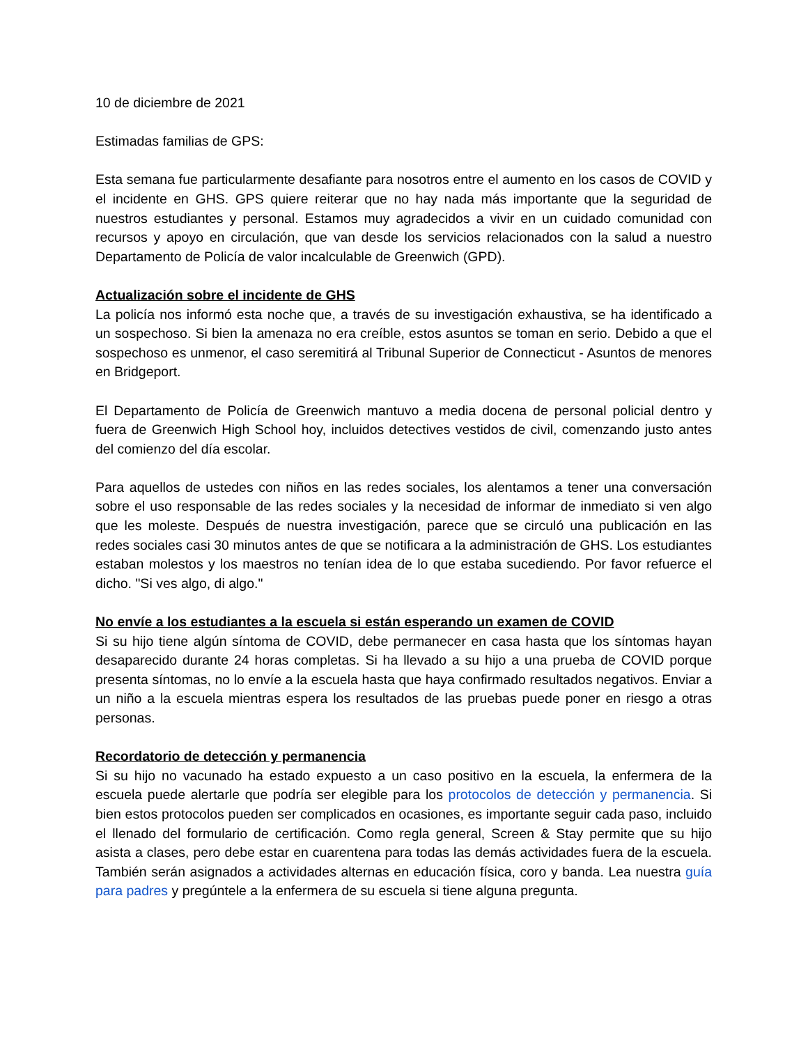10 de diciembre de 2021
Estimadas familias de GPS:
Esta semana fue particularmente desafiante para nosotros entre el aumento en los casos de COVID y el incidente en GHS. GPS quiere reiterar que no hay nada más importante que la seguridad de nuestros estudiantes y personal. Estamos muy agradecidos a vivir en un cuidado comunidad con recursos y apoyo en circulación, que van desde los servicios relacionados con la salud a nuestro Departamento de Policía de valor incalculable de Greenwich (GPD).
Actualización sobre el incidente de GHS
La policía nos informó esta noche que, a través de su investigación exhaustiva, se ha identificado a un sospechoso. Si bien la amenaza no era creíble, estos asuntos se toman en serio. Debido a que el sospechoso es unmenor, el caso seremitirá al Tribunal Superior de Connecticut - Asuntos de menores en Bridgeport.
El Departamento de Policía de Greenwich mantuvo a media docena de personal policial dentro y fuera de Greenwich High School hoy, incluidos detectives vestidos de civil, comenzando justo antes del comienzo del día escolar.
Para aquellos de ustedes con niños en las redes sociales, los alentamos a tener una conversación sobre el uso responsable de las redes sociales y la necesidad de informar de inmediato si ven algo que les moleste. Después de nuestra investigación, parece que se circuló una publicación en las redes sociales casi 30 minutos antes de que se notificara a la administración de GHS. Los estudiantes estaban molestos y los maestros no tenían idea de lo que estaba sucediendo. Por favor refuerce el dicho. "Si ves algo, di algo."
No envíe a los estudiantes a la escuela si están esperando un examen de COVID
Si su hijo tiene algún síntoma de COVID, debe permanecer en casa hasta que los síntomas hayan desaparecido durante 24 horas completas. Si ha llevado a su hijo a una prueba de COVID porque presenta síntomas, no lo envíe a la escuela hasta que haya confirmado resultados negativos. Enviar a un niño a la escuela mientras espera los resultados de las pruebas puede poner en riesgo a otras personas.
Recordatorio de detección y permanencia
Si su hijo no vacunado ha estado expuesto a un caso positivo en la escuela, la enfermera de la escuela puede alertarle que podría ser elegible para los protocolos de detección y permanencia. Si bien estos protocolos pueden ser complicados en ocasiones, es importante seguir cada paso, incluido el llenado del formulario de certificación. Como regla general, Screen & Stay permite que su hijo asista a clases, pero debe estar en cuarentena para todas las demás actividades fuera de la escuela. También serán asignados a actividades alternas en educación física, coro y banda. Lea nuestra guía para padres y pregúntele a la enfermera de su escuela si tiene alguna pregunta.